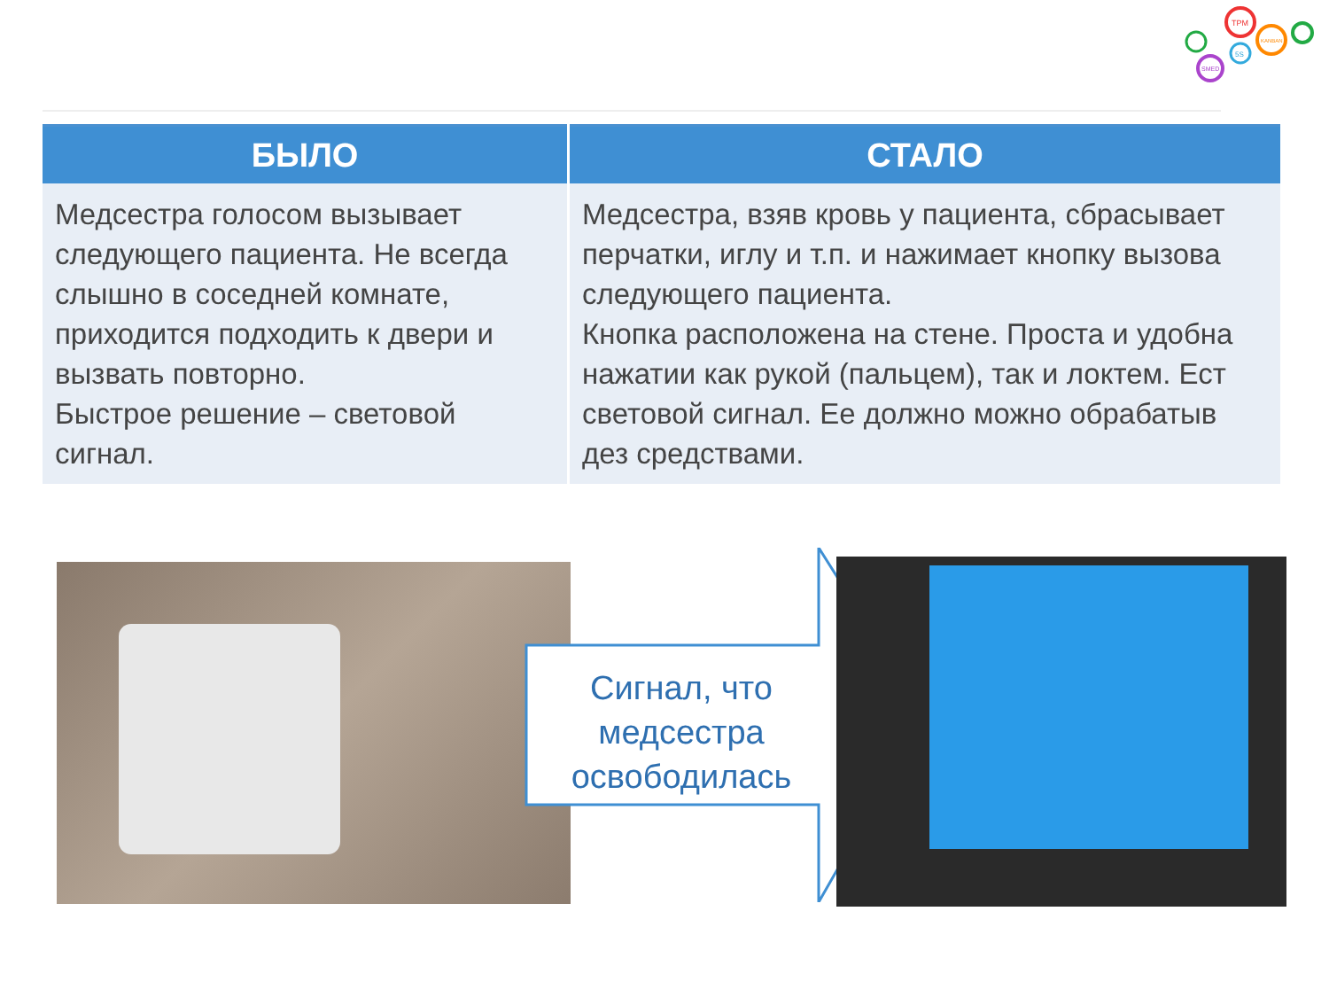TPM
KANBAN
SMED
5S
| БЫЛО | СТАЛО |
| --- | --- |
| Медсестра голосом вызывает следующего пациента. Не всегда слышно в соседней комнате, приходится подходить к двери и вызвать повторно. Быстрое решение – световой сигнал. | Медсестра, взяв кровь у пациента, сбрасывает перчатки, иглу и т.п. и нажимает кнопку вызова следующего пациента. Кнопка расположена на стене. Проста и удобна нажатии как рукой (пальцем), так и локтем. Ест световой сигнал. Ее должно можно обрабатыв дез средствами. |
Сигнал, что
медсестра
освободилась